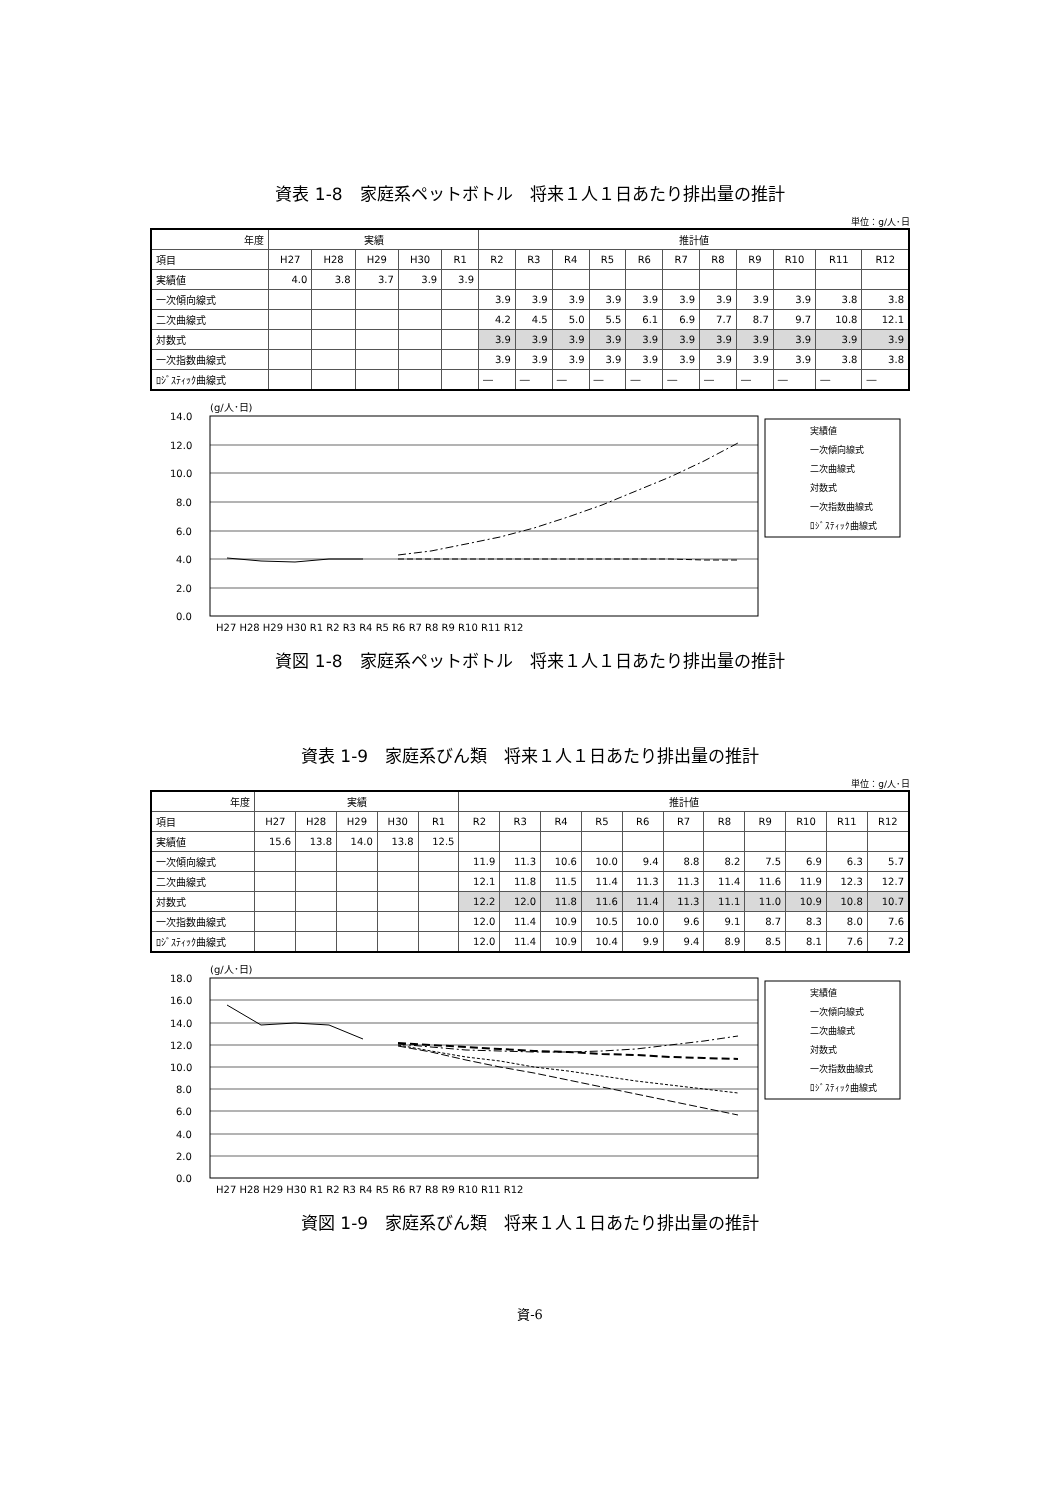資表 1-8　家庭系ペットボトル　将来１人１日あたり排出量の推計
単位：g/人･日
| 年度 | 実績 | | | | | 推計値 | | | | | | | | | | |
| --- | --- | --- | --- | --- | --- | --- | --- | --- | --- | --- | --- | --- | --- | --- | --- | --- |
| 項目 | H27 | H28 | H29 | H30 | R1 | R2 | R3 | R4 | R5 | R6 | R7 | R8 | R9 | R10 | R11 | R12 |
| 実績値 | 4.0 | 3.8 | 3.7 | 3.9 | 3.9 | | | | | | | | | | | |
| 一次傾向線式 | | | | | | 3.9 | 3.9 | 3.9 | 3.9 | 3.9 | 3.9 | 3.9 | 3.9 | 3.9 | 3.8 | 3.8 |
| 二次曲線式 | | | | | | 4.2 | 4.5 | 5.0 | 5.5 | 6.1 | 6.9 | 7.7 | 8.7 | 9.7 | 10.8 | 12.1 |
| 対数式 | | | | | | 3.9 | 3.9 | 3.9 | 3.9 | 3.9 | 3.9 | 3.9 | 3.9 | 3.9 | 3.9 | 3.9 |
| 一次指数曲線式 | | | | | | 3.9 | 3.9 | 3.9 | 3.9 | 3.9 | 3.9 | 3.9 | 3.9 | 3.9 | 3.8 | 3.8 |
| ﾛｼﾞｽﾃｨｯｸ曲線式 | | | | | | ― | ― | ― | ― | ― | ― | ― | ― | ― | ― | ― |
(g/人･日)
14.0
12.0
10.0
8.0
6.0
4.0
2.0
0.0
H27 H28 H29 H30 R1 R2 R3 R4 R5 R6 R7 R8 R9 R10 R11 R12
実績値
一次傾向線式
二次曲線式
対数式
一次指数曲線式
ﾛｼﾞｽﾃｨｯｸ曲線式
資図 1-8　家庭系ペットボトル　将来１人１日あたり排出量の推計
資表 1-9　家庭系びん類　将来１人１日あたり排出量の推計
単位：g/人･日
| 年度 | 実績 | | | | | 推計値 | | | | | | | | | | |
| --- | --- | --- | --- | --- | --- | --- | --- | --- | --- | --- | --- | --- | --- | --- | --- | --- |
| 項目 | H27 | H28 | H29 | H30 | R1 | R2 | R3 | R4 | R5 | R6 | R7 | R8 | R9 | R10 | R11 | R12 |
| 実績値 | 15.6 | 13.8 | 14.0 | 13.8 | 12.5 | | | | | | | | | | | |
| 一次傾向線式 | | | | | | 11.9 | 11.3 | 10.6 | 10.0 | 9.4 | 8.8 | 8.2 | 7.5 | 6.9 | 6.3 | 5.7 |
| 二次曲線式 | | | | | | 12.1 | 11.8 | 11.5 | 11.4 | 11.3 | 11.3 | 11.4 | 11.6 | 11.9 | 12.3 | 12.7 |
| 対数式 | | | | | | 12.2 | 12.0 | 11.8 | 11.6 | 11.4 | 11.3 | 11.1 | 11.0 | 10.9 | 10.8 | 10.7 |
| 一次指数曲線式 | | | | | | 12.0 | 11.4 | 10.9 | 10.5 | 10.0 | 9.6 | 9.1 | 8.7 | 8.3 | 8.0 | 7.6 |
| ﾛｼﾞｽﾃｨｯｸ曲線式 | | | | | | 12.0 | 11.4 | 10.9 | 10.4 | 9.9 | 9.4 | 8.9 | 8.5 | 8.1 | 7.6 | 7.2 |
(g/人･日)
18.0
16.0
14.0
12.0
10.0
8.0
6.0
4.0
2.0
0.0
H27 H28 H29 H30 R1 R2 R3 R4 R5 R6 R7 R8 R9 R10 R11 R12
実績値
一次傾向線式
二次曲線式
対数式
一次指数曲線式
ﾛｼﾞｽﾃｨｯｸ曲線式
資図 1-9　家庭系びん類　将来１人１日あたり排出量の推計
資-6